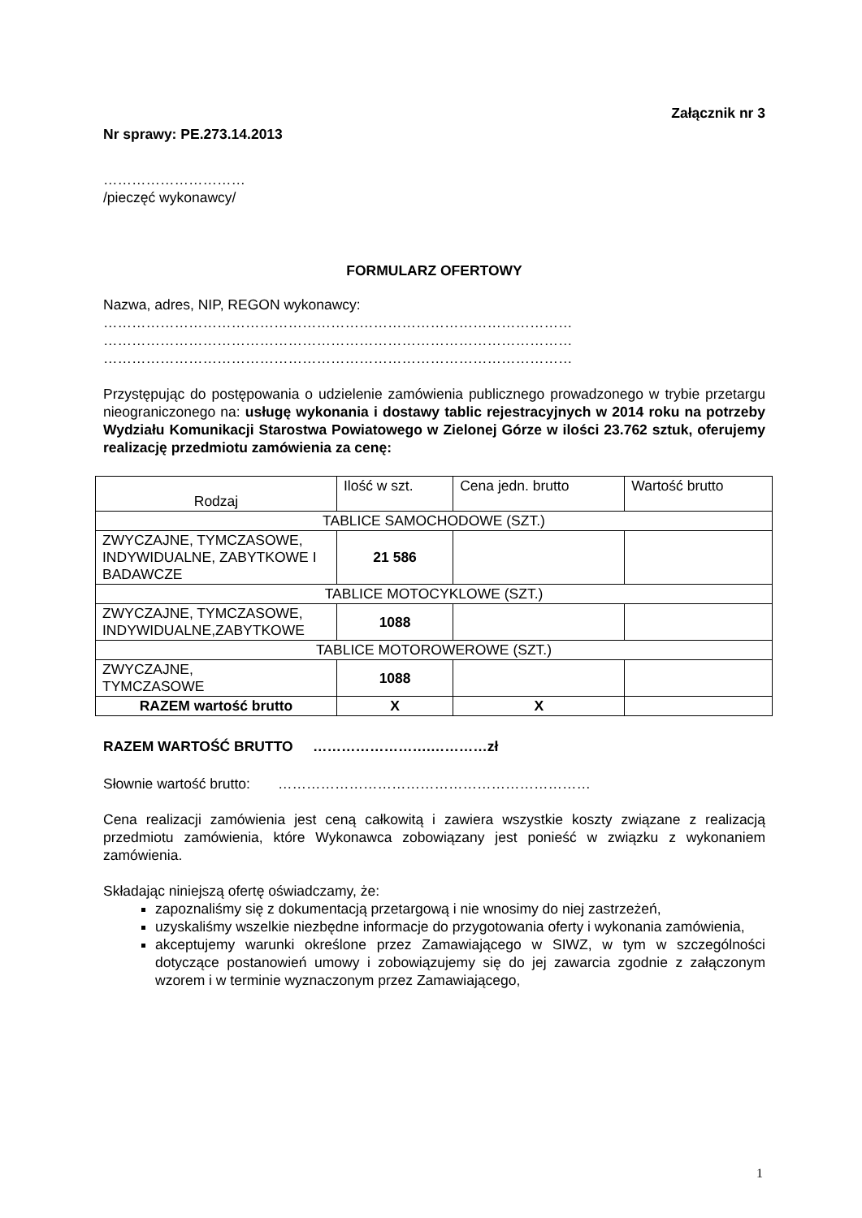Załącznik nr 3
Nr sprawy: PE.273.14.2013
…………………………
/pieczęć wykonawcy/
FORMULARZ OFERTOWY
Nazwa, adres, NIP, REGON wykonawcy:
………………………………………………………………………………………
………………………………………………………………………………………
………………………………………………………………………………………
Przystępując do postępowania o udzielenie zamówienia publicznego prowadzonego w trybie przetargu nieograniczonego na: usługę wykonania i dostawy tablic rejestracyjnych w 2014 roku na potrzeby Wydziału Komunikacji Starostwa Powiatowego w Zielonej Górze w ilości 23.762 sztuk, oferujemy realizację przedmiotu zamówienia za cenę:
| Rodzaj | Ilość w szt. | Cena jedn. brutto | Wartość brutto |
| TABLICE SAMOCHODOWE (SZT.) | | | |
| ZWYCZAJNE, TYMCZASOWE, INDYWIDUALNE, ZABYTKOWE I BADAWCZE | 21 586 | | |
| TABLICE MOTOCYKLOWE (SZT.) | | | |
| ZWYCZAJNE, TYMCZASOWE, INDYWIDUALNE,ZABYTKOWE | 1088 | | |
| TABLICE MOTOROWEROWE (SZT.) | | | |
| ZWYCZAJNE, TYMCZASOWE | 1088 | | |
| RAZEM wartość brutto | X | X | |
RAZEM WARTOŚĆ BRUTTO …………………….…………zł
Słownie wartość brutto: …………………………………………………………
Cena realizacji zamówienia jest ceną całkowitą i zawiera wszystkie koszty związane z realizacją przedmiotu zamówienia, które Wykonawca zobowiązany jest ponieść w związku z wykonaniem zamówienia.
Składając niniejszą ofertę oświadczamy, że:
zapoznaliśmy się z dokumentacją przetargową i nie wnosimy do niej zastrzeżeń,
uzyskaliśmy wszelkie niezbędne informacje do przygotowania oferty i wykonania zamówienia,
akceptujemy warunki określone przez Zamawiającego w SIWZ, w tym w szczególności dotyczące postanowień umowy i zobowiązujemy się do jej zawarcia zgodnie z załączonym wzorem i w terminie wyznaczonym przez Zamawiającego,
1